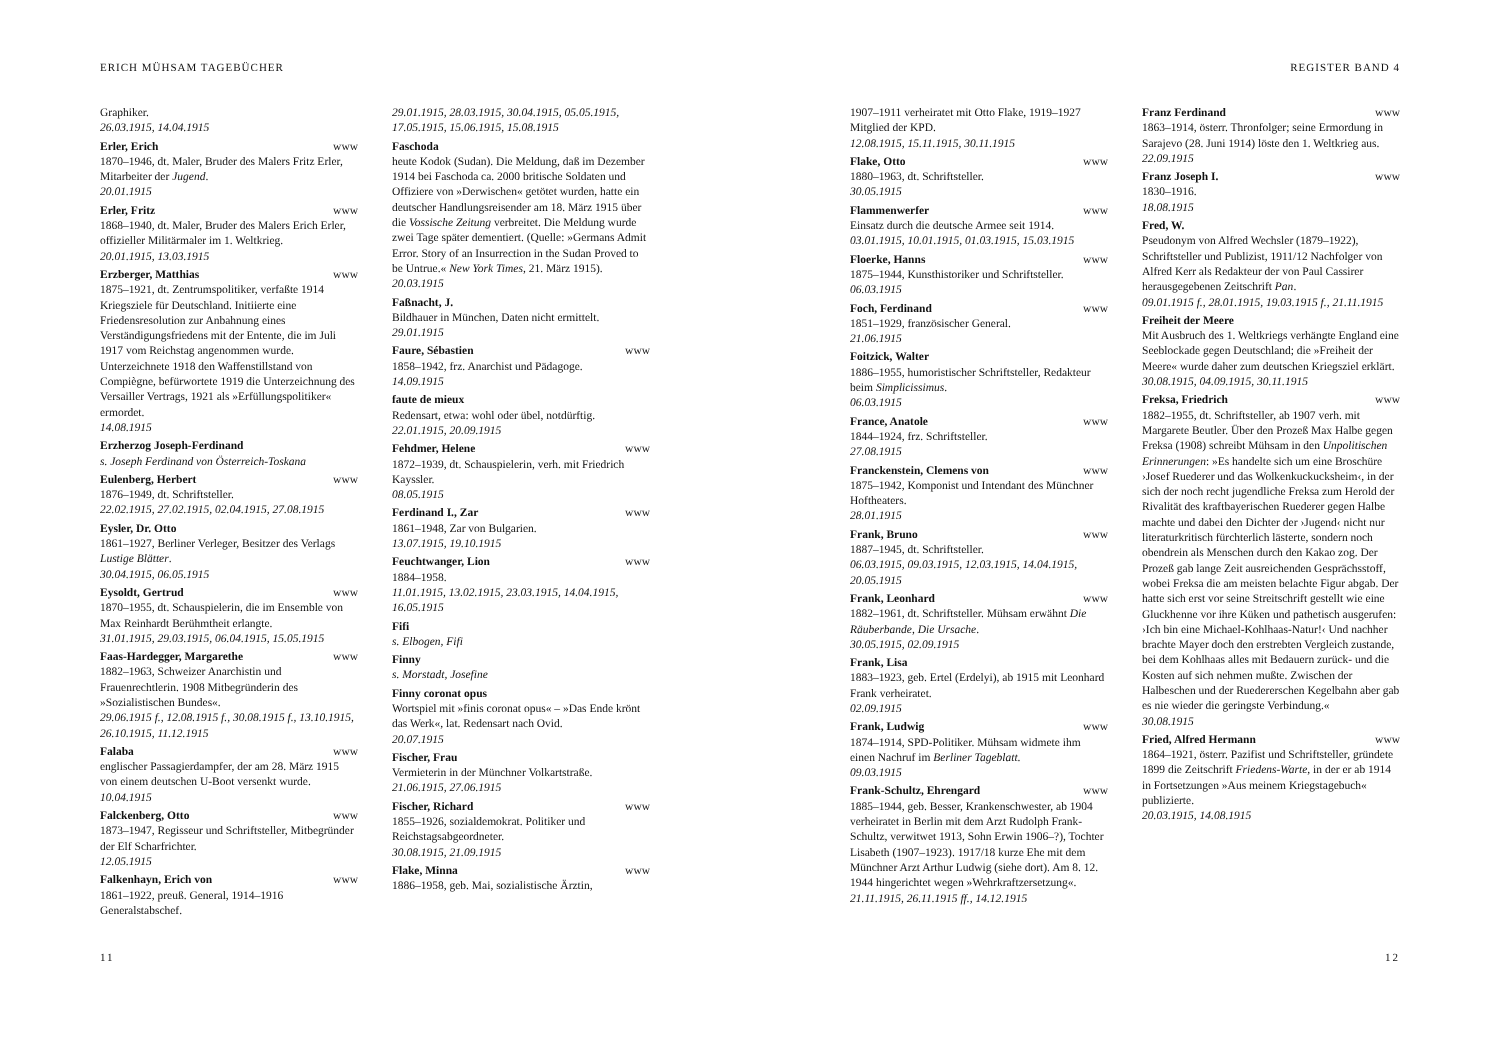ERICH MÜHSAM TAGEBÜCHER
Graphiker.
26.03.1915, 14.04.1915
Erler, Erich www
1870–1946, dt. Maler, Bruder des Malers Fritz Erler, Mitarbeiter der Jugend.
20.01.1915
Erler, Fritz www
1868–1940, dt. Maler, Bruder des Malers Erich Erler, offizieller Militärmaler im 1. Weltkrieg.
20.01.1915, 13.03.1915
Erzberger, Matthias www
1875–1921, dt. Zentrumspolitiker, verfaßte 1914 Kriegsziele für Deutschland. Initiierte eine Friedensresolution zur Anbahnung eines Verständigungsfriedens mit der Entente, die im Juli 1917 vom Reichstag angenommen wurde. Unterzeichnete 1918 den Waffenstillstand von Compiègne, befürwortete 1919 die Unterzeichnung des Versailler Vertrags, 1921 als »Erfüllungspolitiker« ermordet.
14.08.1915
Erzherzog Joseph-Ferdinand
s. Joseph Ferdinand von Österreich-Toskana
Eulenberg, Herbert www
1876–1949, dt. Schriftsteller.
22.02.1915, 27.02.1915, 02.04.1915, 27.08.1915
Eysler, Dr. Otto
1861–1927, Berliner Verleger, Besitzer des Verlags Lustige Blätter.
30.04.1915, 06.05.1915
Eysoldt, Gertrud www
1870–1955, dt. Schauspielerin, die im Ensemble von Max Reinhardt Berühmtheit erlangte.
31.01.1915, 29.03.1915, 06.04.1915, 15.05.1915
Faas-Hardegger, Margarethe www
1882–1963, Schweizer Anarchistin und Frauenrechtlerin. 1908 Mitbegründerin des »Sozialistischen Bundes«.
29.06.1915 f., 12.08.1915 f., 30.08.1915 f., 13.10.1915, 26.10.1915, 11.12.1915
Falaba www
englischer Passagierdampfer, der am 28. März 1915 von einem deutschen U-Boot versenkt wurde.
10.04.1915
Falckenberg, Otto www
1873–1947, Regisseur und Schriftsteller, Mitbegründer der Elf Scharfrichter.
12.05.1915
Falkenhayn, Erich von www
1861–1922, preuß. General, 1914–1916 Generalstabschef.
29.01.1915, 28.03.1915, 30.04.1915, 05.05.1915, 17.05.1915, 15.06.1915, 15.08.1915
Faschoda
heute Kodok (Sudan). Die Meldung, daß im Dezember 1914 bei Faschoda ca. 2000 britische Soldaten und Offiziere von »Derwischen« getötet wurden, hatte ein deutscher Handlungsreisender am 18. März 1915 über die Vossische Zeitung verbreitet. Die Meldung wurde zwei Tage später dementiert. (Quelle: »Germans Admit Error. Story of an Insurrection in the Sudan Proved to be Untrue.« New York Times, 21. März 1915).
20.03.1915
Faßnacht, J.
Bildhauer in München, Daten nicht ermittelt.
29.01.1915
Faure, Sébastien www
1858–1942, frz. Anarchist und Pädagoge.
14.09.1915
faute de mieux
Redensart, etwa: wohl oder übel, notdürftig.
22.01.1915, 20.09.1915
Fehdmer, Helene www
1872–1939, dt. Schauspielerin, verh. mit Friedrich Kayssler.
08.05.1915
Ferdinand I., Zar www
1861–1948, Zar von Bulgarien.
13.07.1915, 19.10.1915
Feuchtwanger, Lion www
1884–1958.
11.01.1915, 13.02.1915, 23.03.1915, 14.04.1915, 16.05.1915
Fifi
s. Elbogen, Fifi
Finny
s. Morstadt, Josefine
Finny coronat opus
Wortspiel mit »finis coronat opus« – »Das Ende krönt das Werk«, lat. Redensart nach Ovid.
20.07.1915
Fischer, Frau
Vermieterin in der Münchner Volkartstraße.
21.06.1915, 27.06.1915
Fischer, Richard www
1855–1926, sozialdemokrat. Politiker und Reichstagsabgeordneter.
30.08.1915, 21.09.1915
Flake, Minna www
1886–1958, geb. Mai, sozialistische Ärztin,
11
REGISTER BAND 4
1907–1911 verheiratet mit Otto Flake, 1919–1927 Mitglied der KPD.
12.08.1915, 15.11.1915, 30.11.1915
Flake, Otto www
1880–1963, dt. Schriftsteller.
30.05.1915
Flammenwerfer www
Einsatz durch die deutsche Armee seit 1914.
03.01.1915, 10.01.1915, 01.03.1915, 15.03.1915
Floerke, Hanns www
1875–1944, Kunsthistoriker und Schriftsteller.
06.03.1915
Foch, Ferdinand www
1851–1929, französischer General.
21.06.1915
Foitzick, Walter
1886–1955, humoristischer Schriftsteller, Redakteur beim Simplicissimus.
06.03.1915
France, Anatole www
1844–1924, frz. Schriftsteller.
27.08.1915
Franckenstein, Clemens von www
1875–1942, Komponist und Intendant des Münchner Hoftheaters.
28.01.1915
Frank, Bruno www
1887–1945, dt. Schriftsteller.
06.03.1915, 09.03.1915, 12.03.1915, 14.04.1915, 20.05.1915
Frank, Leonhard www
1882–1961, dt. Schriftsteller. Mühsam erwähnt Die Räuberbande, Die Ursache.
30.05.1915, 02.09.1915
Frank, Lisa
1883–1923, geb. Ertel (Erdelyi), ab 1915 mit Leonhard Frank verheiratet.
02.09.1915
Frank, Ludwig www
1874–1914, SPD-Politiker. Mühsam widmete ihm einen Nachruf im Berliner Tageblatt.
09.03.1915
Frank-Schultz, Ehrengard www
1885–1944, geb. Besser, Krankenschwester, ab 1904 verheiratet in Berlin mit dem Arzt Rudolph Frank-Schultz, verwitwet 1913, Sohn Erwin 1906–?), Tochter Lisabeth (1907–1923). 1917/18 kurze Ehe mit dem Münchner Arzt Arthur Ludwig (siehe dort). Am 8. 12. 1944 hingerichtet wegen »Wehrkraftzersetzung«.
21.11.1915, 26.11.1915 ff., 14.12.1915
Franz Ferdinand www
1863–1914, österr. Thronfolger; seine Ermordung in Sarajevo (28. Juni 1914) löste den 1. Weltkrieg aus.
22.09.1915
Franz Joseph I. www
1830–1916.
18.08.1915
Fred, W.
Pseudonym von Alfred Wechsler (1879–1922), Schriftsteller und Publizist, 1911/12 Nachfolger von Alfred Kerr als Redakteur der von Paul Cassirer herausgegebenen Zeitschrift Pan.
09.01.1915 f., 28.01.1915, 19.03.1915 f., 21.11.1915
Freiheit der Meere
Mit Ausbruch des 1. Weltkriegs verhängte England eine Seeblockade gegen Deutschland; die »Freiheit der Meere« wurde daher zum deutschen Kriegsziel erklärt.
30.08.1915, 04.09.1915, 30.11.1915
Freksa, Friedrich www
1882–1955, dt. Schriftsteller, ab 1907 verh. mit Margarete Beutler. Über den Prozeß Max Halbe gegen Freksa (1908) schreibt Mühsam in den Unpolitischen Erinnerungen: »Es handelte sich um eine Broschüre ›Josef Ruederer und das Wolkenkuckucksheim‹, in der sich der noch recht jugendliche Freksa zum Herold der Rivalität des kraftbayerischen Ruederer gegen Halbe machte und dabei den Dichter der ›Jugend‹ nicht nur literaturkritisch fürchterlich lästerte, sondern noch obendrein als Menschen durch den Kakao zog. Der Prozeß gab lange Zeit ausreichenden Gesprächsstoff, wobei Freksa die am meisten belachte Figur abgab. Der hatte sich erst vor seine Streitschrift gestellt wie eine Gluckhenne vor ihre Küken und pathetisch ausgerufen: ›Ich bin eine Michael-Kohlhaas-Natur!‹ Und nachher brachte Mayer doch den erstrebten Vergleich zustande, bei dem Kohlhaas alles mit Bedauern zurück- und die Kosten auf sich nehmen mußte. Zwischen der Halbeschen und der Ruedererschen Kegelbahn aber gab es nie wieder die geringste Verbindung.«
30.08.1915
Fried, Alfred Hermann www
1864–1921, österr. Pazifist und Schriftsteller, gründete 1899 die Zeitschrift Friedens-Warte, in der er ab 1914 in Fortsetzungen »Aus meinem Kriegstagebuch« publizierte.
20.03.1915, 14.08.1915
12